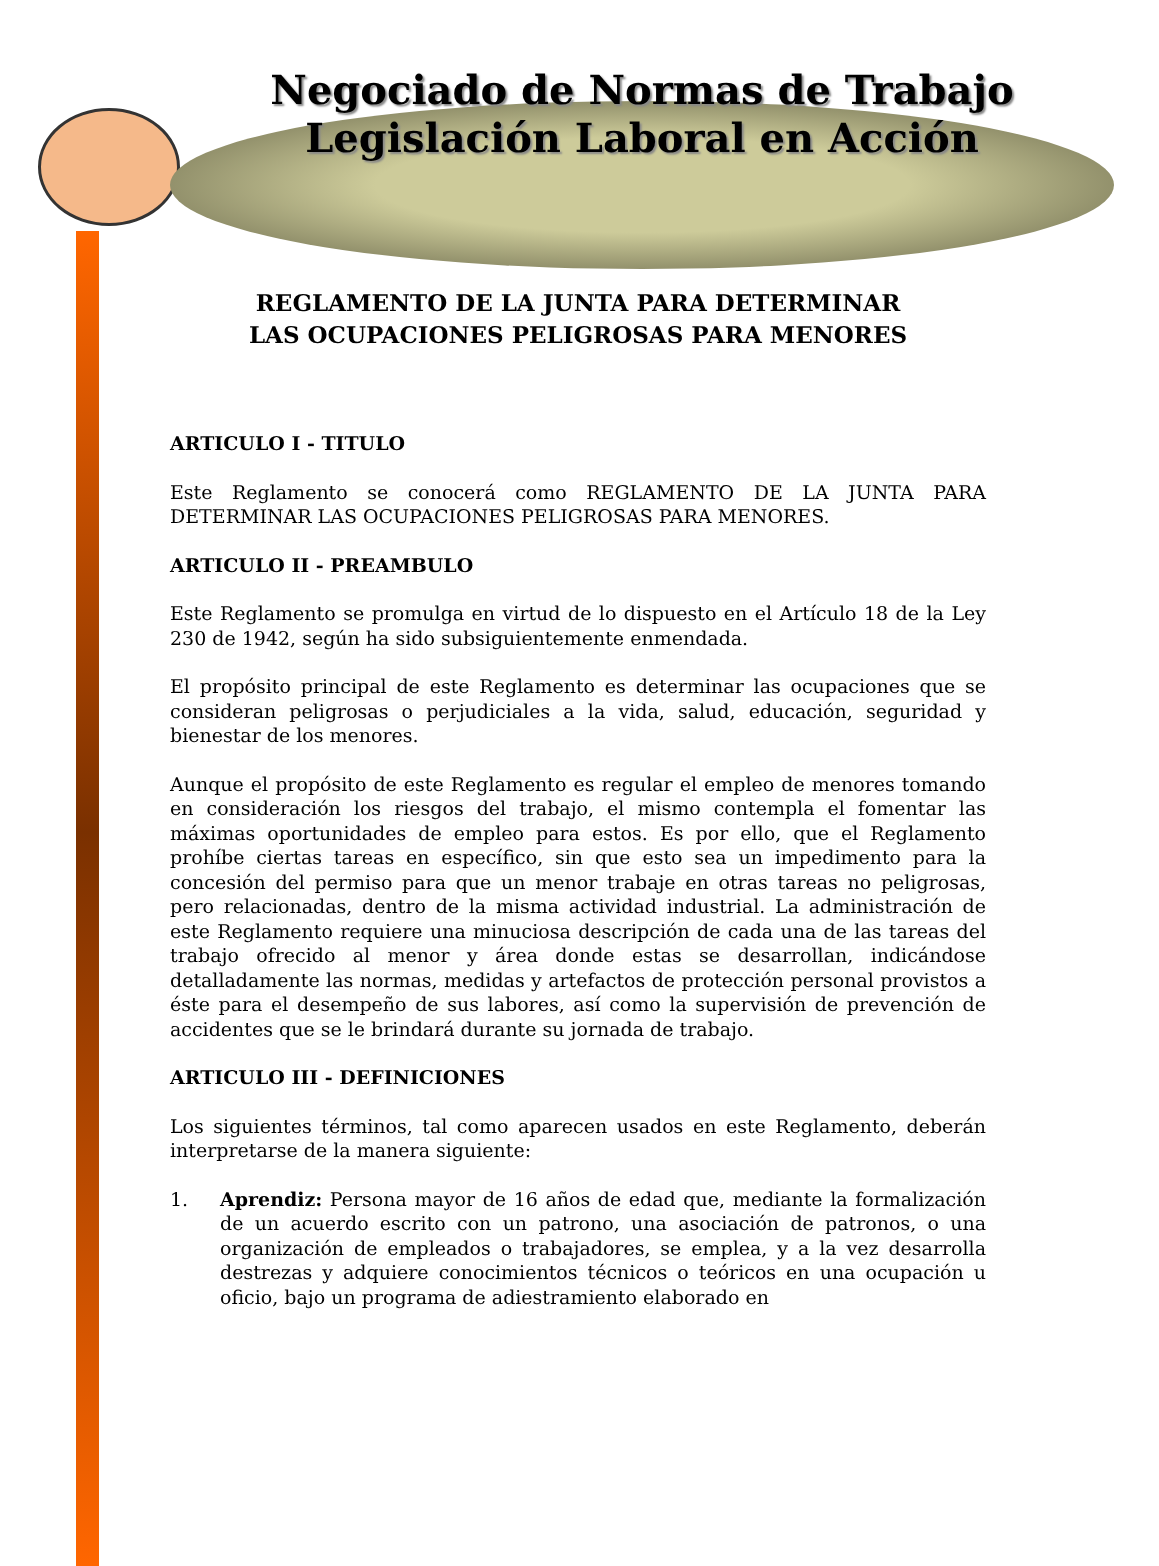Negociado de Normas de Trabajo
Legislación Laboral en Acción
REGLAMENTO DE LA JUNTA PARA DETERMINAR
LAS OCUPACIONES PELIGROSAS PARA MENORES
ARTICULO I - TITULO
Este Reglamento se conocerá como REGLAMENTO DE LA JUNTA PARA DETERMINAR LAS OCUPACIONES PELIGROSAS PARA MENORES.
ARTICULO II - PREAMBULO
Este Reglamento se promulga en virtud de lo dispuesto en el Artículo 18 de la Ley 230 de 1942, según ha sido subsiguientemente enmendada.
El propósito principal de este Reglamento es determinar las ocupaciones que se consideran peligrosas o perjudiciales a la vida, salud, educación, seguridad y bienestar de los menores.
Aunque el propósito de este Reglamento es regular el empleo de menores tomando en consideración los riesgos del trabajo, el mismo contempla el fomentar las máximas oportunidades de empleo para estos. Es por ello, que el Reglamento prohíbe ciertas tareas en específico, sin que esto sea un impedimento para la concesión del permiso para que un menor trabaje en otras tareas no peligrosas, pero relacionadas, dentro de la misma actividad industrial. La administración de este Reglamento requiere una minuciosa descripción de cada una de las tareas del trabajo ofrecido al menor y área donde estas se desarrollan, indicándose detalladamente las normas, medidas y artefactos de protección personal provistos a éste para el desempeño de sus labores, así como la supervisión de prevención de accidentes que se le brindará durante su jornada de trabajo.
ARTICULO III - DEFINICIONES
Los siguientes términos, tal como aparecen usados en este Reglamento, deberán interpretarse de la manera siguiente:
1. Aprendiz: Persona mayor de 16 años de edad que, mediante la formalización de un acuerdo escrito con un patrono, una asociación de patronos, o una organización de empleados o trabajadores, se emplea, y a la vez desarrolla destrezas y adquiere conocimientos técnicos o teóricos en una ocupación u oficio, bajo un programa de adiestramiento elaborado en